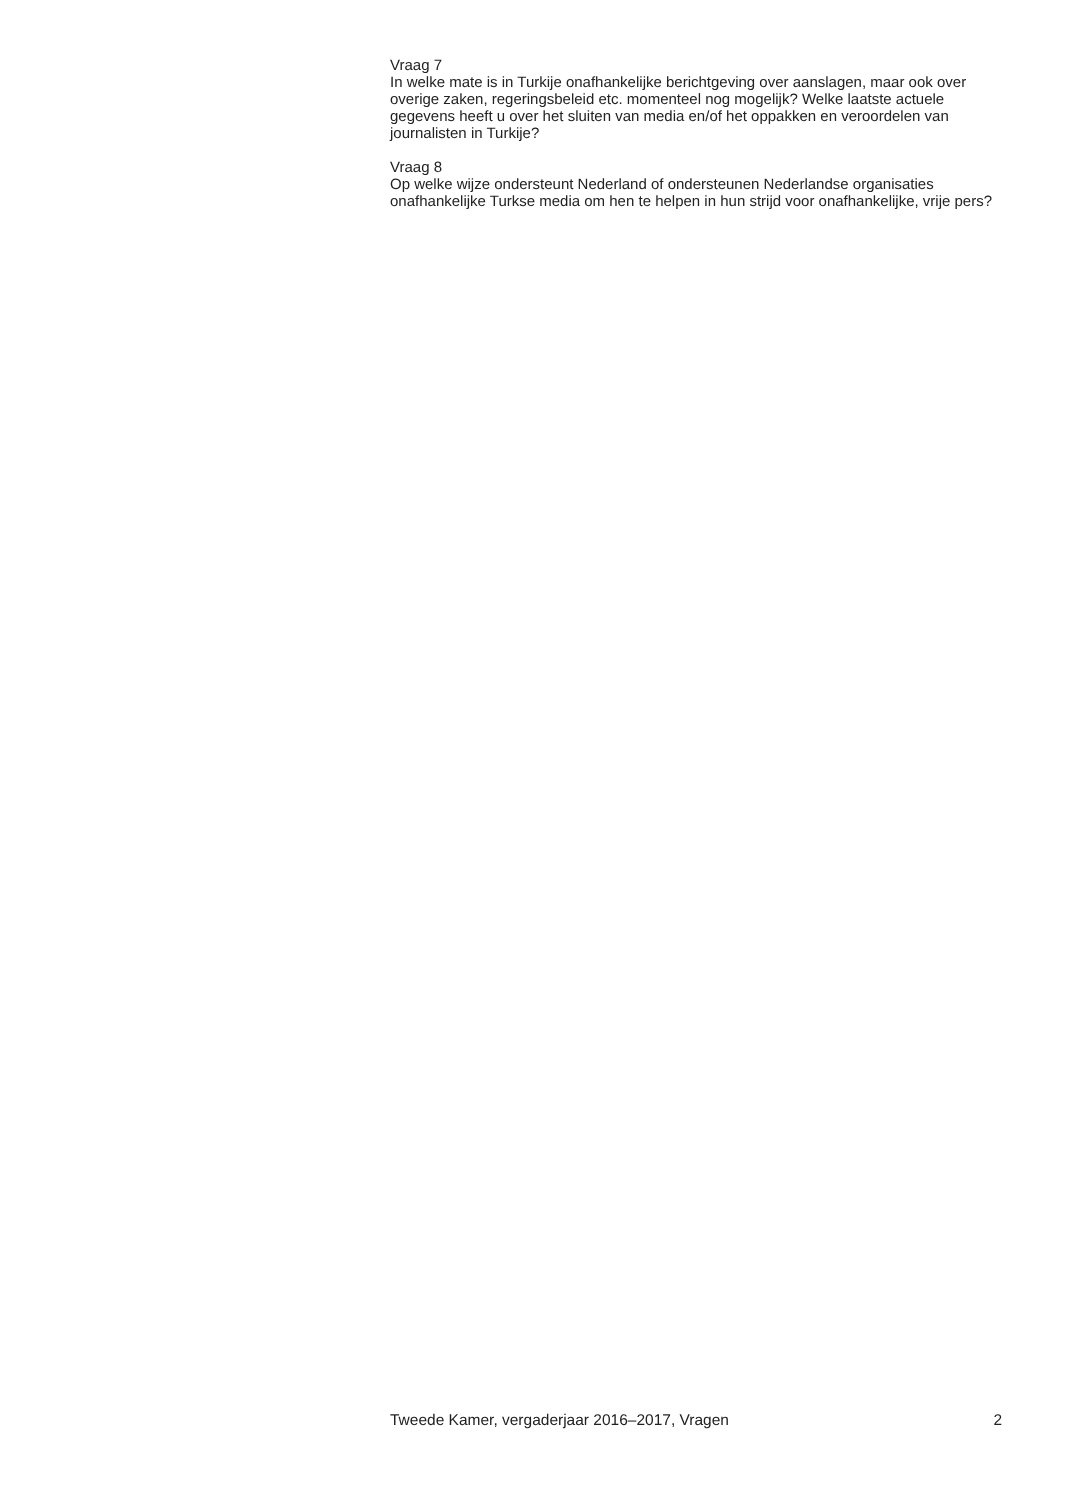Vraag 7
In welke mate is in Turkije onafhankelijke berichtgeving over aanslagen, maar ook over overige zaken, regeringsbeleid etc. momenteel nog mogelijk? Welke laatste actuele gegevens heeft u over het sluiten van media en/of het oppakken en veroordelen van journalisten in Turkije?
Vraag 8
Op welke wijze ondersteunt Nederland of ondersteunen Nederlandse organisaties onafhankelijke Turkse media om hen te helpen in hun strijd voor onafhankelijke, vrije pers?
Tweede Kamer, vergaderjaar 2016–2017, Vragen 2